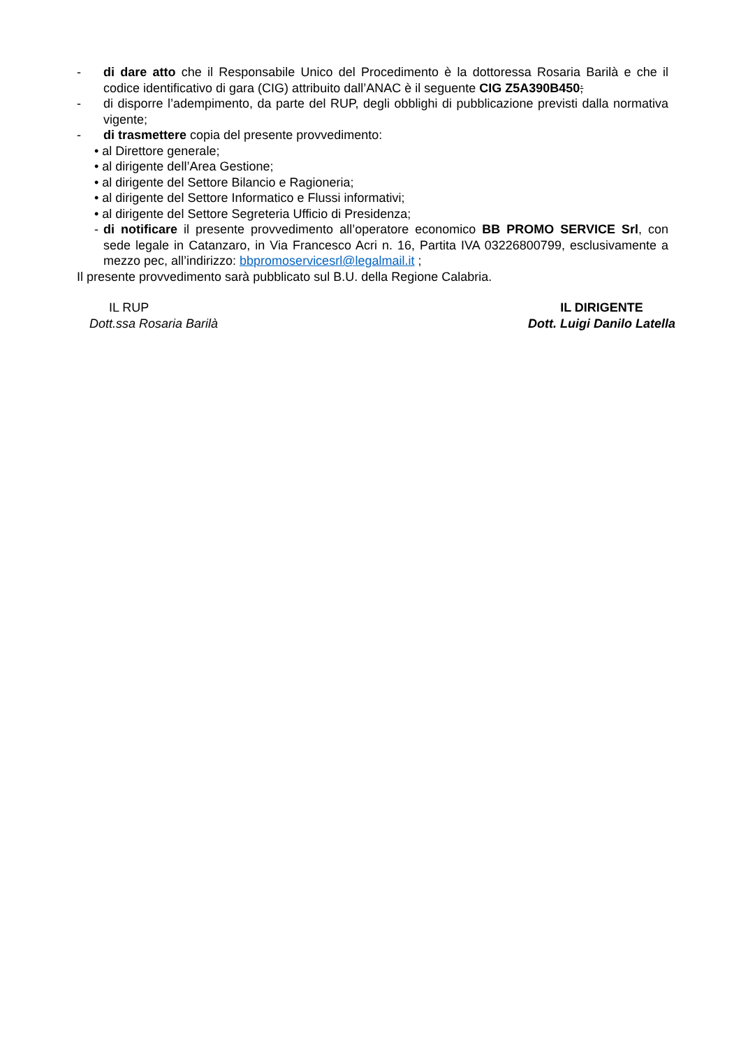- di dare atto che il Responsabile Unico del Procedimento è la dottoressa Rosaria Barilà e che il codice identificativo di gara (CIG) attribuito dall’ANAC è il seguente CIG Z5A390B450;
- di disporre l’adempimento, da parte del RUP, degli obblighi di pubblicazione previsti dalla normativa vigente;
- di trasmettere copia del presente provvedimento:
• al Direttore generale;
• al dirigente dell’Area Gestione;
• al dirigente del Settore Bilancio e Ragioneria;
• al dirigente del Settore Informatico e Flussi informativi;
• al dirigente del Settore Segreteria Ufficio di Presidenza;
- di notificare il presente provvedimento all’operatore economico BB PROMO SERVICE Srl, con sede legale in Catanzaro, in Via Francesco Acri n. 16, Partita IVA 03226800799, esclusivamente a mezzo pec, all’indirizzo: bbpromoservicesrl@legalmail.it ;
Il presente provvedimento sarà pubblicato sul B.U. della Regione Calabria.
IL RUP
Dott.ssa Rosaria Barilà
IL DIRIGENTE
Dott. Luigi Danilo Latella